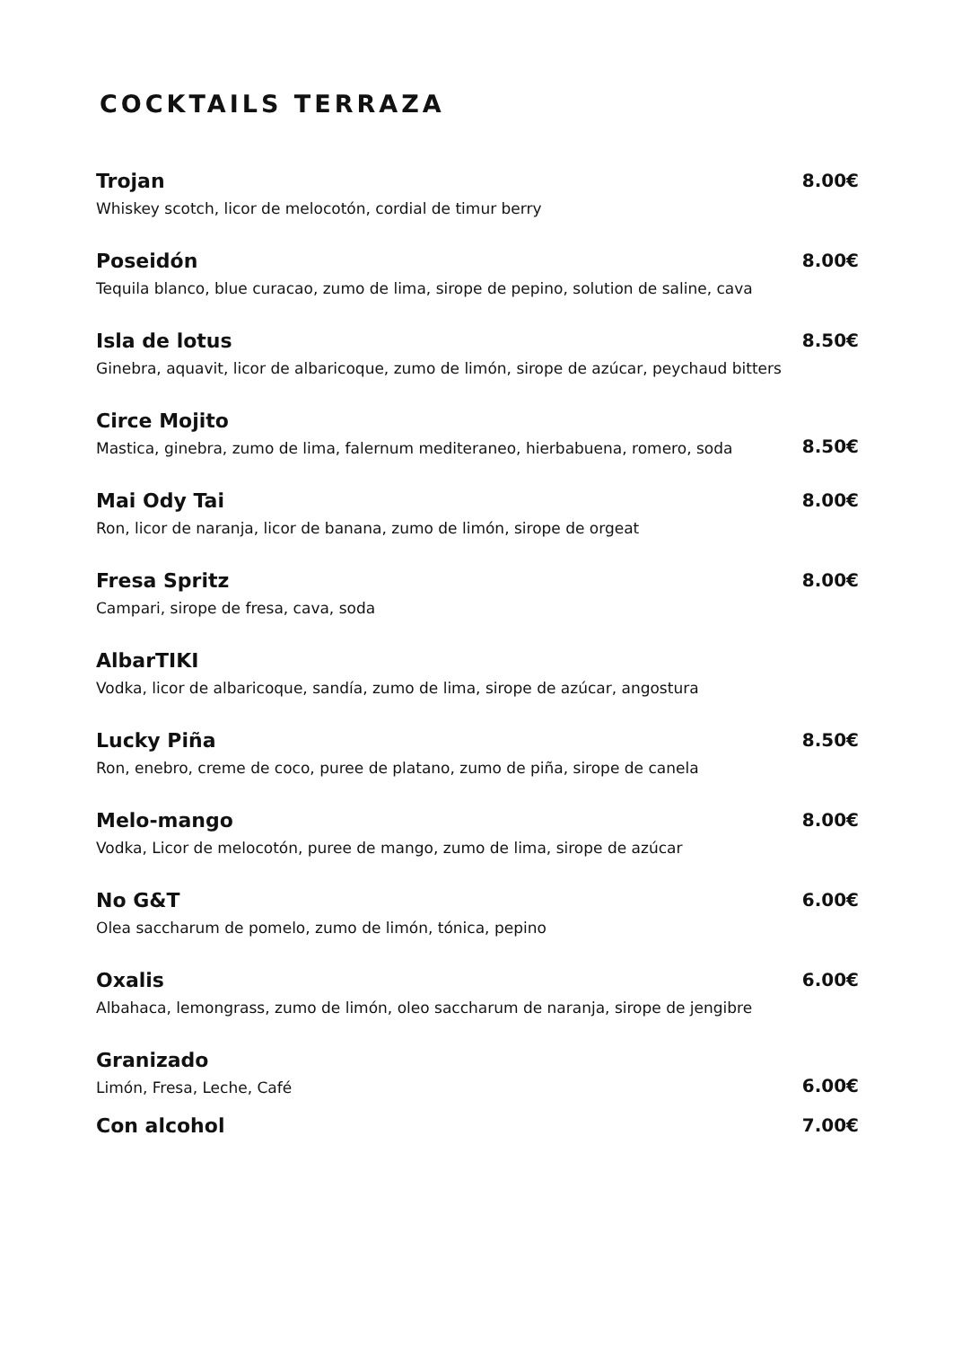COCKTAILS TERRAZA
Trojan
Whiskey scotch, licor de melocotón, cordial de timur berry
8.00€
Poseidón
Tequila blanco, blue curacao, zumo de lima, sirope de pepino, solution de saline, cava
8.00€
Isla de lotus
Ginebra, aquavit, licor de albaricoque, zumo de limón, sirope de azúcar, peychaud bitters
8.50€
Circe Mojito
Mastica, ginebra, zumo de lima, falernum mediteraneo, hierbabuena, romero, soda
8.50€
Mai Ody Tai
Ron, licor de naranja, licor de banana, zumo de limón, sirope de orgeat
8.00€
Fresa Spritz
Campari, sirope de fresa, cava, soda
8.00€
AlbarTIKI
Vodka, licor de albaricoque, sandía, zumo de lima, sirope de azúcar, angostura
Lucky Piña
Ron, enebro, creme de coco, puree de platano, zumo de piña, sirope de canela
8.50€
Melo-mango
Vodka, Licor de melocotón, puree de mango, zumo de lima, sirope de azúcar
8.00€
No G&T
Olea saccharum de pomelo, zumo de limón, tónica, pepino
6.00€
Oxalis
Albahaca, lemongrass, zumo de limón, oleo saccharum de naranja, sirope de jengibre
6.00€
Granizado
Limón, Fresa, Leche, Café
6.00€
Con alcohol 7.00€